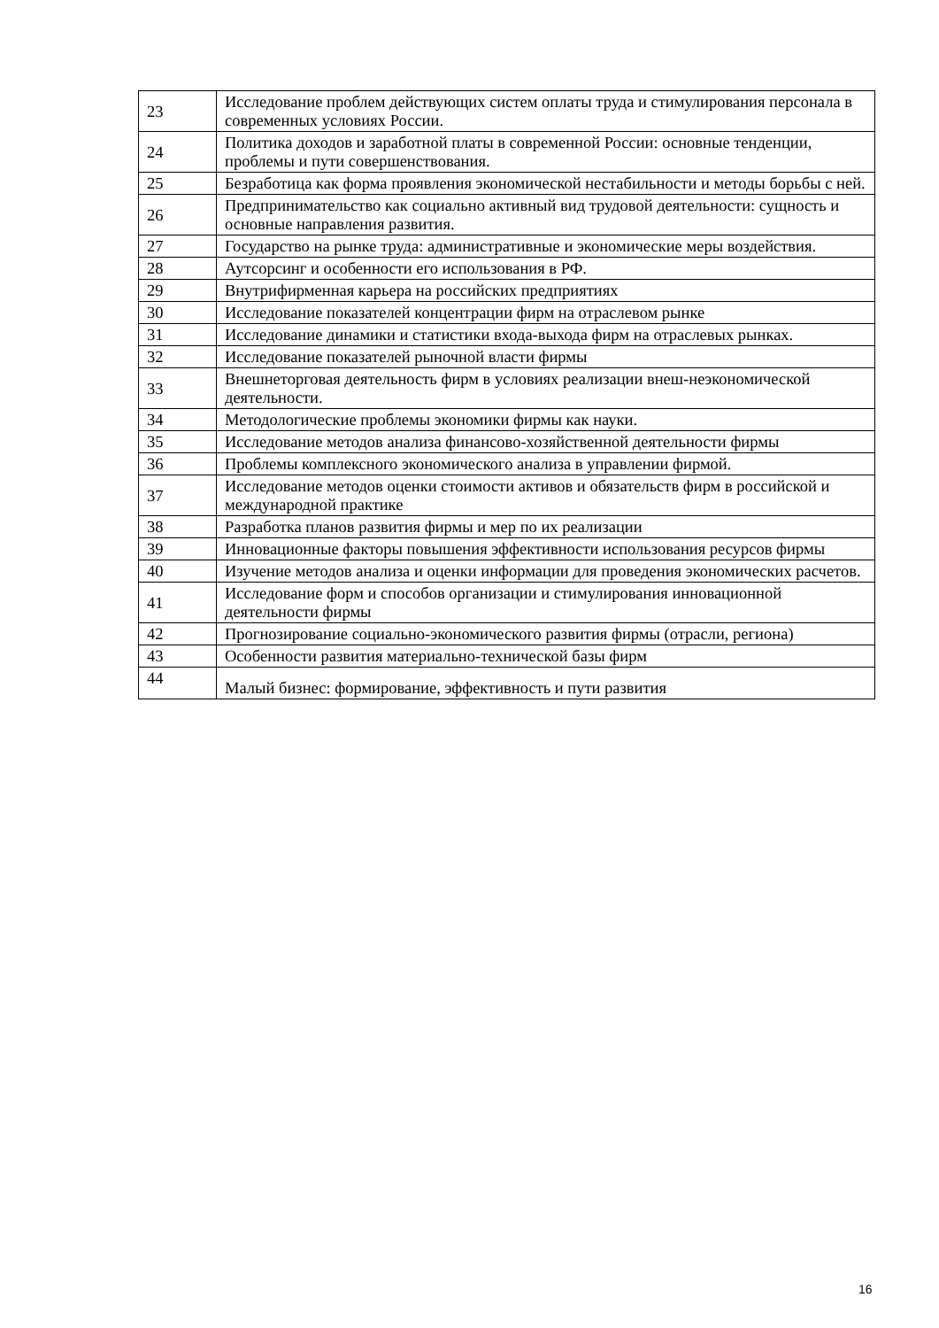| 23 | Исследование проблем действующих систем оплаты труда и стимулирования персонала в современных условиях России. |
| 24 | Политика доходов и заработной платы в современной России: основные тенденции, проблемы и пути совершенствования. |
| 25 | Безработица как форма проявления экономической нестабильности и методы борьбы с ней. |
| 26 | Предпринимательство как социально активный вид трудовой деятельности: сущность и основные направления развития. |
| 27 | Государство на рынке труда: административные и экономические меры воздействия. |
| 28 | Аутсорсинг и особенности его использования в РФ. |
| 29 | Внутрифирменная карьера на российских предприятиях |
| 30 | Исследование показателей концентрации фирм на отраслевом рынке |
| 31 | Исследование динамики и статистики входа-выхода фирм на отраслевых рынках. |
| 32 | Исследование показателей рыночной власти фирмы |
| 33 | Внешнеторговая деятельность фирм в условиях реализации внеш-неэкономической деятельности. |
| 34 | Методологические проблемы экономики фирмы как науки. |
| 35 | Исследование методов анализа финансово-хозяйственной деятельности фирмы |
| 36 | Проблемы комплексного экономического анализа в управлении фирмой. |
| 37 | Исследование методов оценки стоимости активов и обязательств фирм в российской и международной практике |
| 38 | Разработка планов развития фирмы и мер по их реализации |
| 39 | Инновационные факторы повышения эффективности использования ресурсов фирмы |
| 40 | Изучение методов анализа и оценки информации для проведения экономических расчетов. |
| 41 | Исследование форм и способов организации и стимулирования инновационной деятельности фирмы |
| 42 | Прогнозирование социально-экономического развития фирмы (отрасли, региона) |
| 43 | Особенности развития материально-технической базы фирм |
| 44 | Малый бизнес: формирование, эффективность и пути развития |
16